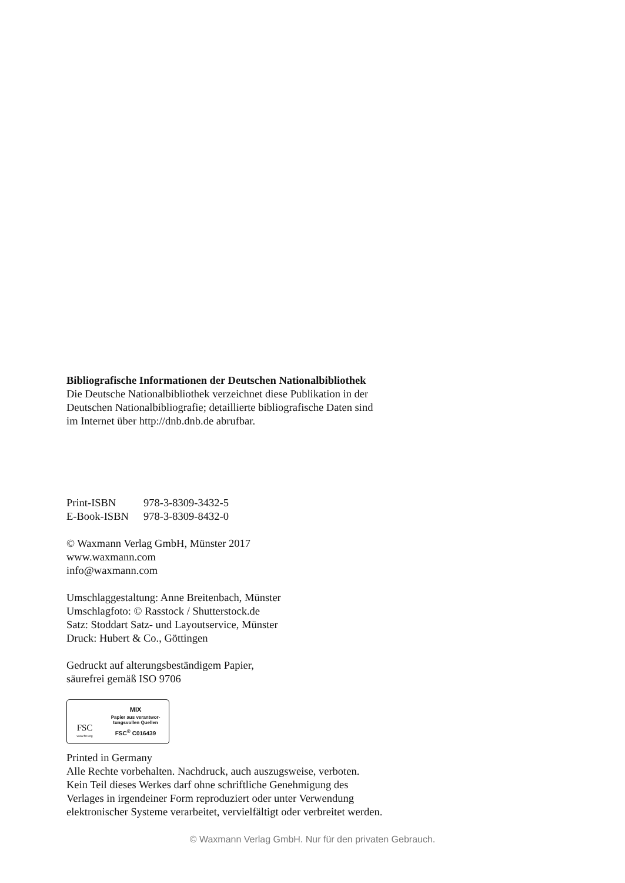Bibliografische Informationen der Deutschen Nationalbibliothek
Die Deutsche Nationalbibliothek verzeichnet diese Publikation in der
Deutschen Nationalbibliografie; detaillierte bibliografische Daten sind
im Internet über http://dnb.dnb.de abrufbar.
| Print-ISBN | 978-3-8309-3432-5 |
| E-Book-ISBN | 978-3-8309-8432-0 |
© Waxmann Verlag GmbH, Münster 2017
www.waxmann.com
info@waxmann.com
Umschlaggestaltung: Anne Breitenbach, Münster
Umschlagfoto: © Rasstock / Shutterstock.de
Satz: Stoddart Satz- und Layoutservice, Münster
Druck: Hubert & Co., Göttingen
Gedruckt auf alterungsbeständigem Papier,
säurefrei gemäß ISO 9706
FSC
www.fsc.org
MIX
Papier aus verantwor-
tungsvollen Quellen
FSC<sup>®</sup> C016439
Printed in Germany
Alle Rechte vorbehalten. Nachdruck, auch auszugsweise, verboten.
Kein Teil dieses Werkes darf ohne schriftliche Genehmigung des
Verlages in irgendeiner Form reproduziert oder unter Verwendung
elektronischer Systeme verarbeitet, vervielfältigt oder verbreitet werden.
© Waxmann Verlag GmbH. Nur für den privaten Gebrauch.